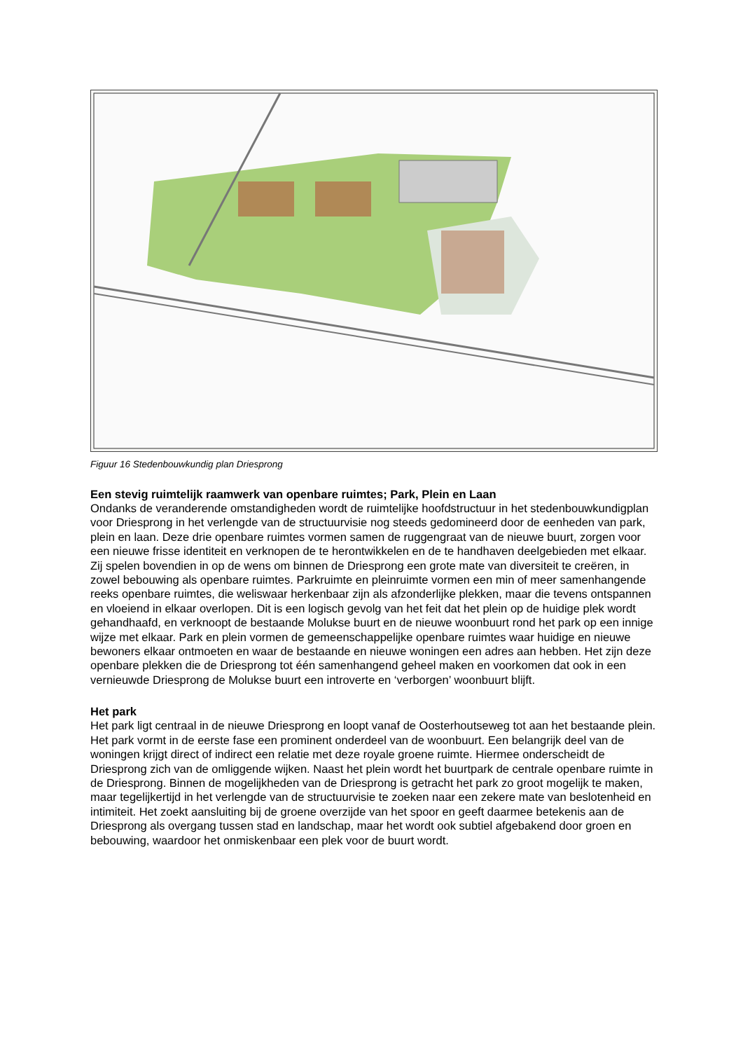Figuur 16 Stedenbouwkundig plan Driesprong
Een stevig ruimtelijk raamwerk van openbare ruimtes; Park, Plein en Laan
Ondanks de veranderende omstandigheden wordt de ruimtelijke hoofdstructuur in het stedenbouwkundigplan voor Driesprong in het verlengde van de structuurvisie nog steeds gedomineerd door de eenheden van park, plein en laan. Deze drie openbare ruimtes vormen samen de ruggengraat van de nieuwe buurt, zorgen voor een nieuwe frisse identiteit en verknopen de te herontwikkelen en de te handhaven deelgebieden met elkaar. Zij spelen bovendien in op de wens om binnen de Driesprong een grote mate van diversiteit te creëren, in zowel bebouwing als openbare ruimtes. Parkruimte en pleinruimte vormen een min of meer samenhangende reeks openbare ruimtes, die weliswaar herkenbaar zijn als afzonderlijke plekken, maar die tevens ontspannen en vloeiend in elkaar overlopen. Dit is een logisch gevolg van het feit dat het plein op de huidige plek wordt gehandhaafd, en verknoopt de bestaande Molukse buurt en de nieuwe woonbuurt rond het park op een innige wijze met elkaar. Park en plein vormen de gemeenschappelijke openbare ruimtes waar huidige en nieuwe bewoners elkaar ontmoeten en waar de bestaande en nieuwe woningen een adres aan hebben. Het zijn deze openbare plekken die de Driesprong tot één samenhangend geheel maken en voorkomen dat ook in een vernieuwde Driesprong de Molukse buurt een introverte en ‘verborgen’ woonbuurt blijft.
Het park
Het park ligt centraal in de nieuwe Driesprong en loopt vanaf de Oosterhoutseweg tot aan het bestaande plein. Het park vormt in de eerste fase een prominent onderdeel van de woonbuurt. Een belangrijk deel van de woningen krijgt direct of indirect een relatie met deze royale groene ruimte. Hiermee onderscheidt de Driesprong zich van de omliggende wijken. Naast het plein wordt het buurtpark de centrale openbare ruimte in de Driesprong. Binnen de mogelijkheden van de Driesprong is getracht het park zo groot mogelijk te maken, maar tegelijkertijd in het verlengde van de structuurvisie te zoeken naar een zekere mate van beslotenheid en intimiteit. Het zoekt aansluiting bij de groene overzijde van het spoor en geeft daarmee betekenis aan de Driesprong als overgang tussen stad en landschap, maar het wordt ook subtiel afgebakend door groen en bebouwing, waardoor het onmiskenbaar een plek voor de buurt wordt.